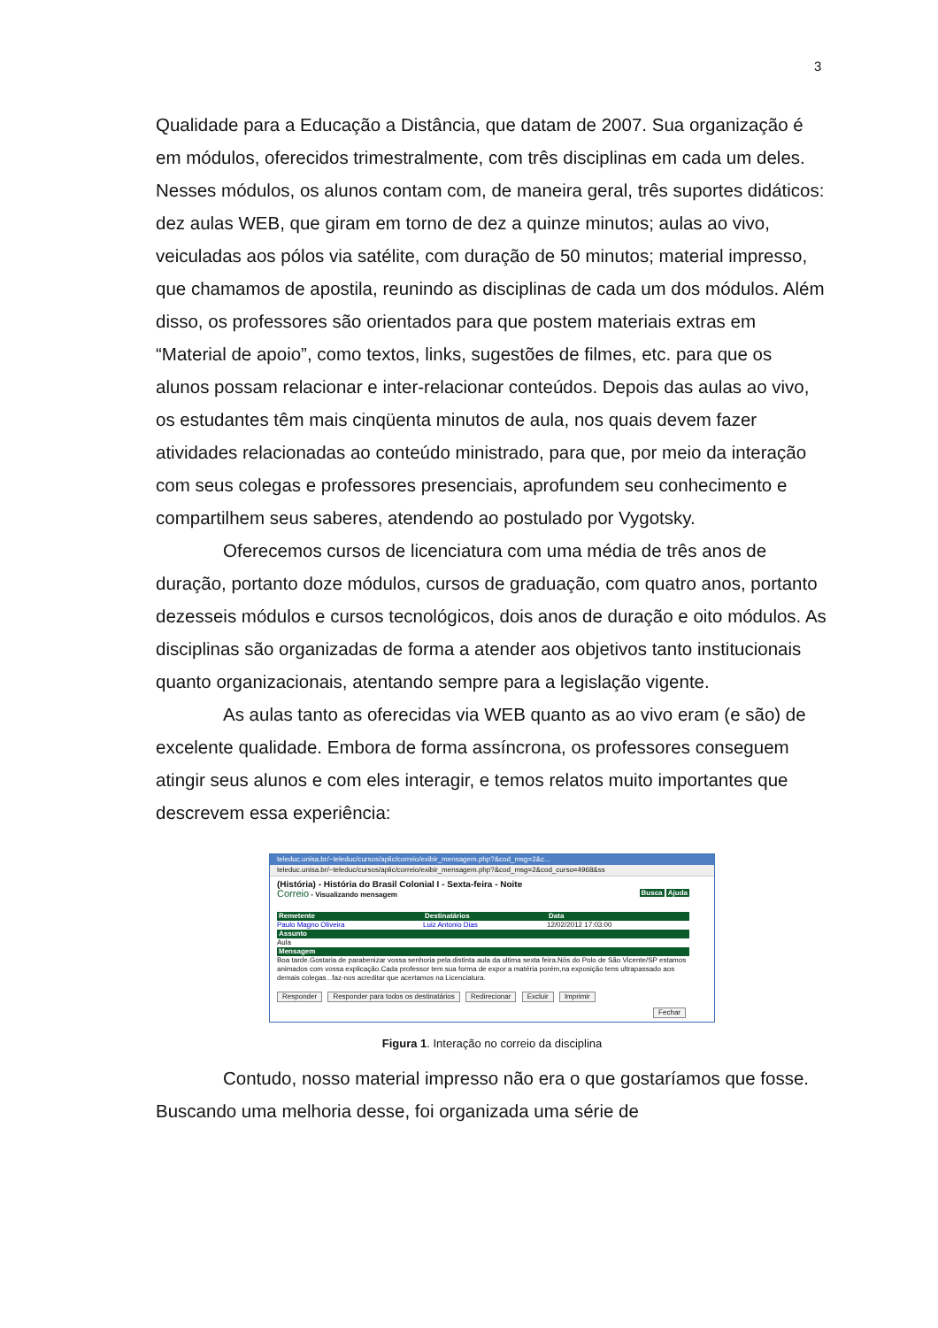3
Qualidade para a Educação a Distância, que datam de 2007. Sua organização é em módulos, oferecidos trimestralmente, com três disciplinas em cada um deles. Nesses módulos, os alunos contam com, de maneira geral, três suportes didáticos: dez aulas WEB, que giram em torno de dez a quinze minutos; aulas ao vivo, veiculadas aos pólos via satélite, com duração de 50 minutos; material impresso, que chamamos de apostila, reunindo as disciplinas de cada um dos módulos. Além disso, os professores são orientados para que postem materiais extras em “Material de apoio”, como textos, links, sugestões de filmes, etc. para que os alunos possam relacionar e inter-relacionar conteúdos. Depois das aulas ao vivo, os estudantes têm mais cinqüenta minutos de aula, nos quais devem fazer atividades relacionadas ao conteúdo ministrado, para que, por meio da interação com seus colegas e professores presenciais, aprofundem seu conhecimento e compartilhem seus saberes, atendendo ao postulado por Vygotsky.
Oferecemos cursos de licenciatura com uma média de três anos de duração, portanto doze módulos, cursos de graduação, com quatro anos, portanto dezesseis módulos e cursos tecnológicos, dois anos de duração e oito módulos. As disciplinas são organizadas de forma a atender aos objetivos tanto institucionais quanto organizacionais, atentando sempre para a legislação vigente.
As aulas tanto as oferecidas via WEB quanto as ao vivo eram (e são) de excelente qualidade. Embora de forma assíncrona, os professores conseguem atingir seus alunos e com eles interagir, e temos relatos muito importantes que descrevem essa experiência:
teleduc.unisa.br/~teleduc/cursos/aplic/correio/exibir_mensagem.php?&cod_msg=2&c...
teleduc.unisa.br/~teleduc/cursos/aplic/correio/exibir_mensagem.php?&cod_msg=2&cod_curso=4968&ss
(História) - História do Brasil Colonial I - Sexta-feira - Noite
Correio - Visualizando mensagem Busca Ajuda
Remetente Destinatários Data
Paulo Magno Oliveira Luiz Antonio Dias 12/02/2012 17:03:00
Assunto
Aula
Mensagem
Boa tarde.Gostaria de parabenizar vossa senhoria pela distinta aula da ultima sexta feira.Nós do Polo de São Vicente/SP estamos animados com vossa explicação.Cada professor tem sua forma de expor a matéria porém,na exposição tens ultrapassado aos demais colegas...faz-nos acreditar que acertamos na Licenciatura.
Responder Responder para todos os destinatários Redirecionar Excluir Imprimir
Fechar
Figura 1. Interação no correio da disciplina
Contudo, nosso material impresso não era o que gostaríamos que fosse. Buscando uma melhoria desse, foi organizada uma série de